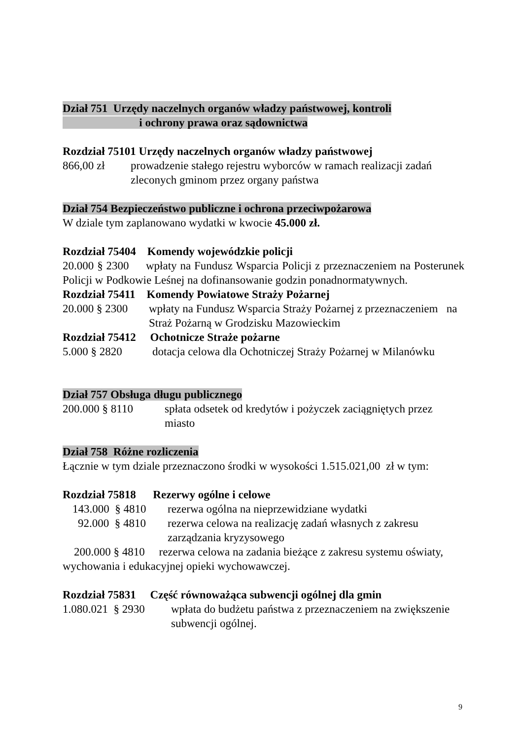Dział 751 Urzędy naczelnych organów władzy państwowej, kontroli
i ochrony prawa oraz sądownictwa
Rozdział 75101 Urzędy naczelnych organów władzy państwowej
866,00 zł prowadzenie stałego rejestru wyborców w ramach realizacji zadań zleconych gminom przez organy państwa
Dział 754 Bezpieczeństwo publiczne i ochrona przeciwpożarowa
W dziale tym zaplanowano wydatki w kwocie 45.000 zł.
Rozdział 75404 Komendy wojewódzkie policji
20.000 § 2300 wpłaty na Fundusz Wsparcia Policji z przeznaczeniem na Posterunek Policji w Podkowie Leśnej na dofinansowanie godzin ponadnormatywnych.
Rozdział 75411 Komendy Powiatowe Straży Pożarnej
20.000 § 2300 wpłaty na Fundusz Wsparcia Straży Pożarnej z przeznaczeniem na Straż Pożarną w Grodzisku Mazowieckim
Rozdział 75412 Ochotnicze Straże pożarne
5.000 § 2820 dotacja celowa dla Ochotniczej Straży Pożarnej w Milanówku
Dział 757 Obsługa długu publicznego
200.000 § 8110 spłata odsetek od kredytów i pożyczek zaciągniętych przez miasto
Dział 758 Różne rozliczenia
Łącznie w tym dziale przeznaczono środki w wysokości 1.515.021,00 zł w tym:
Rozdział 75818 Rezerwy ogólne i celowe
143.000 § 4810 rezerwa ogólna na nieprzewidziane wydatki
92.000 § 4810 rezerwa celowa na realizację zadań własnych z zakresu zarządzania kryzysowego
200.000 § 4810 rezerwa celowa na zadania bieżące z zakresu systemu oświaty, wychowania i edukacyjnej opieki wychowawczej.
Rozdział 75831 Część równoważąca subwencji ogólnej dla gmin
1.080.021 § 2930 wpłata do budżetu państwa z przeznaczeniem na zwiększenie subwencji ogólnej.
9